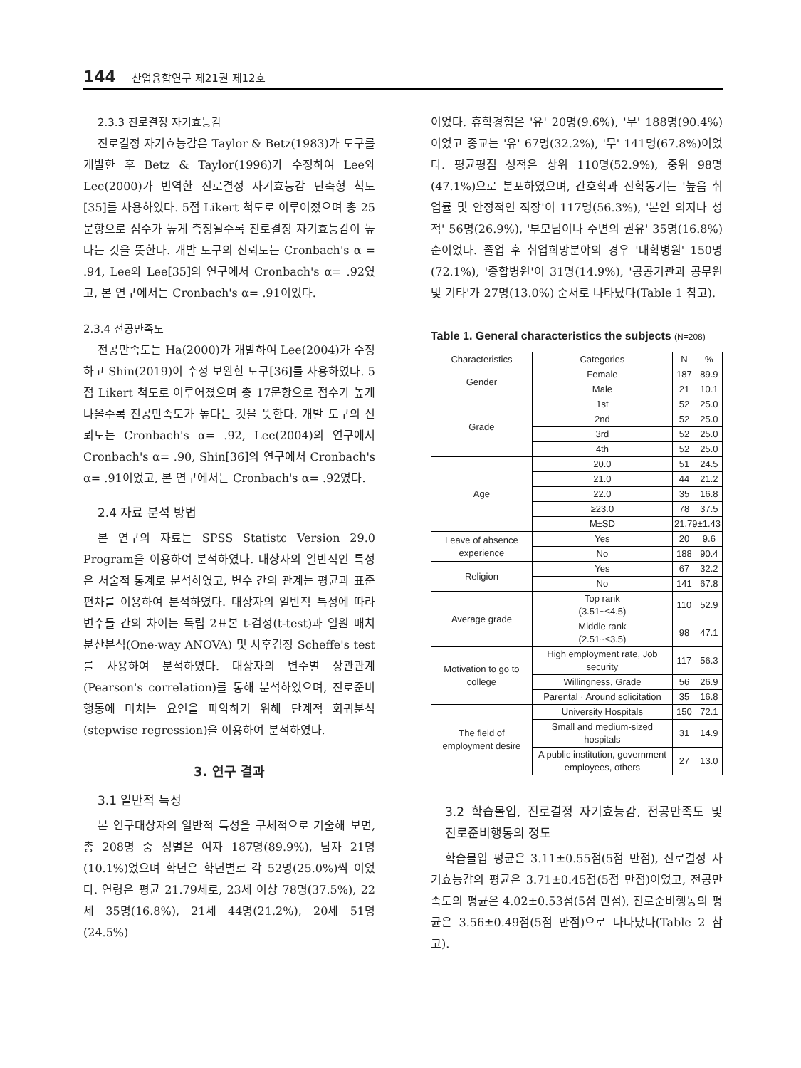144 산업융합연구 제21권 제12호
2.3.3 진로결정 자기효능감
진로결정 자기효능감은 Taylor & Betz(1983)가 도구를 개발한 후 Betz & Taylor(1996)가 수정하여 Lee와 Lee(2000)가 번역한 진로결정 자기효능감 단축형 척도[35]를 사용하였다. 5점 Likert 척도로 이루어졌으며 총 25문항으로 점수가 높게 측정될수록 진로결정 자기효능감이 높다는 것을 뜻한다. 개발 도구의 신뢰도는 Cronbach's α = .94, Lee와 Lee[35]의 연구에서 Cronbach's α= .92였고, 본 연구에서는 Cronbach's α= .91이었다.
2.3.4 전공만족도
전공만족도는 Ha(2000)가 개발하여 Lee(2004)가 수정하고 Shin(2019)이 수정 보완한 도구[36]를 사용하였다. 5점 Likert 척도로 이루어졌으며 총 17문항으로 점수가 높게 나올수록 전공만족도가 높다는 것을 뜻한다. 개발 도구의 신뢰도는 Cronbach's α= .92, Lee(2004)의 연구에서 Cronbach's α= .90, Shin[36]의 연구에서 Cronbach's α= .91이었고, 본 연구에서는 Cronbach's α= .92였다.
2.4 자료 분석 방법
본 연구의 자료는 SPSS Statistc Version 29.0 Program을 이용하여 분석하였다. 대상자의 일반적인 특성은 서술적 통계로 분석하였고, 변수 간의 관계는 평균과 표준편차를 이용하여 분석하였다. 대상자의 일반적 특성에 따라 변수들 간의 차이는 독립 2표본 t-검정(t-test)과 일원 배치 분산분석(One-way ANOVA) 및 사후검정 Scheffe's test를 사용하여 분석하였다. 대상자의 변수별 상관관계(Pearson's correlation)를 통해 분석하였으며, 진로준비행동에 미치는 요인을 파악하기 위해 단계적 회귀분석(stepwise regression)을 이용하여 분석하였다.
3. 연구 결과
3.1 일반적 특성
본 연구대상자의 일반적 특성을 구체적으로 기술해 보면, 총 208명 중 성별은 여자 187명(89.9%), 남자 21명(10.1%)었으며 학년은 학년별로 각 52명(25.0%)씩 이었다. 연령은 평균 21.79세로, 23세 이상 78명(37.5%), 22세 35명(16.8%), 21세 44명(21.2%), 20세 51명(24.5%)
이었다. 휴학경험은 '유' 20명(9.6%), '무' 188명(90.4%)이었고 종교는 '유' 67명(32.2%), '무' 141명(67.8%)이었다. 평균평점 성적은 상위 110명(52.9%), 중위 98명(47.1%)으로 분포하였으며, 간호학과 진학동기는 '높음 취업률 및 안정적인 직장'이 117명(56.3%), '본인 의지나 성적' 56명(26.9%), '부모님이나 주변의 권유' 35명(16.8%) 순이었다. 졸업 후 취업희망분야의 경우 '대학병원' 150명(72.1%), '종합병원'이 31명(14.9%), '공공기관과 공무원 및 기타'가 27명(13.0%) 순서로 나타났다(Table 1 참고).
Table 1. General characteristics the subjects (N=208)
| Characteristics | Categories | N | % |
| --- | --- | --- | --- |
| Gender | Female | 187 | 89.9 |
| | Male | 21 | 10.1 |
| Grade | 1st | 52 | 25.0 |
| | 2nd | 52 | 25.0 |
| | 3rd | 52 | 25.0 |
| | 4th | 52 | 25.0 |
| Age | 20.0 | 51 | 24.5 |
| | 21.0 | 44 | 21.2 |
| | 22.0 | 35 | 16.8 |
| | ≥23.0 | 78 | 37.5 |
| | M±SD | 21.79±1.43 | |
| Leave of absence experience | Yes | 20 | 9.6 |
| | No | 188 | 90.4 |
| Religion | Yes | 67 | 32.2 |
| | No | 141 | 67.8 |
| Average grade | Top rank (3.51~≤4.5) | 110 | 52.9 |
| | Middle rank (2.51~≤3.5) | 98 | 47.1 |
| Motivation to go to college | High employment rate, Job security | 117 | 56.3 |
| | Willingness, Grade | 56 | 26.9 |
| | Parental · Around solicitation | 35 | 16.8 |
| The field of employment desire | University Hospitals | 150 | 72.1 |
| | Small and medium-sized hospitals | 31 | 14.9 |
| | A public institution, government employees, others | 27 | 13.0 |
3.2 학습몰입, 진로결정 자기효능감, 전공만족도 및 진로준비행동의 정도
학습몰입 평균은 3.11±0.55점(5점 만점), 진로결정 자기효능감의 평균은 3.71±0.45점(5점 만점)이었고, 전공만족도의 평균은 4.02±0.53점(5점 만점), 진로준비행동의 평균은 3.56±0.49점(5점 만점)으로 나타났다(Table 2 참고).